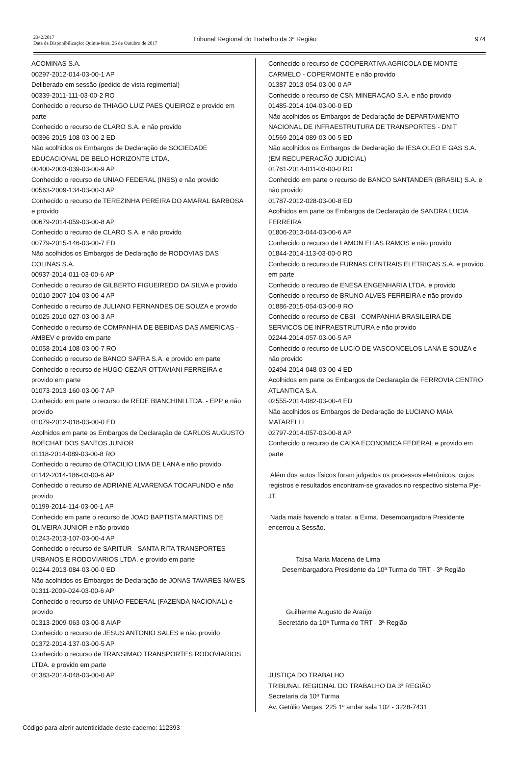2342/2017
Data da Disponibilização: Quinta-feira, 26 de Outubro de 2017
Tribunal Regional do Trabalho da 3ª Região
974
ACOMINAS S.A.
00297-2012-014-03-00-1 AP
Deliberado em sessão (pedido de vista regimental)
00339-2011-111-03-00-2 RO
Conhecido o recurso de THIAGO LUIZ PAES QUEIROZ e provido em parte
Conhecido o recurso de CLARO S.A. e não provido
00396-2015-108-03-00-2 ED
Não acolhidos os Embargos de Declaração de SOCIEDADE EDUCACIONAL DE BELO HORIZONTE LTDA.
00400-2003-039-03-00-9 AP
Conhecido o recurso de UNIAO FEDERAL (INSS) e não provido
00563-2009-134-03-00-3 AP
Conhecido o recurso de TEREZINHA PEREIRA DO AMARAL BARBOSA e provido
00679-2014-059-03-00-8 AP
Conhecido o recurso de CLARO S.A. e não provido
00779-2015-146-03-00-7 ED
Não acolhidos os Embargos de Declaração de RODOVIAS DAS COLINAS S.A.
00937-2014-011-03-00-6 AP
Conhecido o recurso de GILBERTO FIGUEIREDO DA SILVA e provido
01010-2007-104-03-00-4 AP
Conhecido o recurso de JULIANO FERNANDES DE SOUZA e provido
01025-2010-027-03-00-3 AP
Conhecido o recurso de COMPANHIA DE BEBIDAS DAS AMERICAS - AMBEV e provido em parte
01058-2014-108-03-00-7 RO
Conhecido o recurso de BANCO SAFRA S.A. e provido em parte
Conhecido o recurso de HUGO CEZAR OTTAVIANI FERREIRA e provido em parte
01073-2013-160-03-00-7 AP
Conhecido em parte o recurso de REDE BIANCHINI LTDA. - EPP e não provido
01079-2012-018-03-00-0 ED
Acolhidos em parte os Embargos de Declaração de CARLOS AUGUSTO BOECHAT DOS SANTOS JUNIOR
01118-2014-089-03-00-8 RO
Conhecido o recurso de OTACILIO LIMA DE LANA e não provido
01142-2014-186-03-00-6 AP
Conhecido o recurso de ADRIANE ALVARENGA TOCAFUNDO e não provido
01199-2014-114-03-00-1 AP
Conhecido em parte o recurso de JOAO BAPTISTA MARTINS DE OLIVEIRA JUNIOR e não provido
01243-2013-107-03-00-4 AP
Conhecido o recurso de SARITUR - SANTA RITA TRANSPORTES URBANOS E RODOVIARIOS LTDA. e provido em parte
01244-2013-084-03-00-0 ED
Não acolhidos os Embargos de Declaração de JONAS TAVARES NAVES
01311-2009-024-03-00-6 AP
Conhecido o recurso de UNIAO FEDERAL (FAZENDA NACIONAL) e provido
01313-2009-063-03-00-8 AIAP
Conhecido o recurso de JESUS ANTONIO SALES e não provido
01372-2014-137-03-00-5 AP
Conhecido o recurso de TRANSIMAO TRANSPORTES RODOVIARIOS LTDA. e provido em parte
01383-2014-048-03-00-0 AP
Conhecido o recurso de COOPERATIVA AGRICOLA DE MONTE CARMELO - COPERMONTE e não provido
01387-2013-054-03-00-0 AP
Conhecido o recurso de CSN MINERACAO S.A. e não provido
01485-2014-104-03-00-0 ED
Não acolhidos os Embargos de Declaração de DEPARTAMENTO NACIONAL DE INFRAESTRUTURA DE TRANSPORTES - DNIT
01569-2014-089-03-00-5 ED
Não acolhidos os Embargos de Declaração de IESA OLEO E GAS S.A. (EM RECUPERACÃO JUDICIAL)
01761-2014-011-03-00-0 RO
Conhecido em parte o recurso de BANCO SANTANDER (BRASIL) S.A. e não provido
01787-2012-028-03-00-8 ED
Acolhidos em parte os Embargos de Declaração de SANDRA LUCIA FERREIRA
01806-2013-044-03-00-6 AP
Conhecido o recurso de LAMON ELIAS RAMOS e não provido
01844-2014-113-03-00-0 RO
Conhecido o recurso de FURNAS CENTRAIS ELETRICAS S.A. e provido em parte
Conhecido o recurso de ENESA ENGENHARIA LTDA. e provido
Conhecido o recurso de BRUNO ALVES FERREIRA e não provido
01886-2015-054-03-00-9 RO
Conhecido o recurso de CBSI - COMPANHIA BRASILEIRA DE SERVICOS DE INFRAESTRUTURA e não provido
02244-2014-057-03-00-5 AP
Conhecido o recurso de LUCIO DE VASCONCELOS LANA E SOUZA e não provido
02494-2014-048-03-00-4 ED
Acolhidos em parte os Embargos de Declaração de FERROVIA CENTRO ATLANTICA S.A.
02555-2014-082-03-00-4 ED
Não acolhidos os Embargos de Declaração de LUCIANO MAIA MATARELLI
02797-2014-057-03-00-8 AP
Conhecido o recurso de CAIXA ECONOMICA FEDERAL e provido em parte
Além dos autos físicos foram julgados os processos eletrônicos, cujos registros e resultados encontram-se gravados no respectivo sistema Pje-JT.
Nada mais havendo a tratar, a Exma. Desembargadora Presidente encerrou a Sessão.
Taísa Maria Macena de Lima
Desembargadora Presidente da 10ª Turma do TRT - 3ª Região
Guilherme Augusto de Araújo
Secretário da 10ª Turma do TRT - 3ª Região
JUSTIÇA DO TRABALHO
TRIBUNAL REGIONAL DO TRABALHO DA 3ª REGIÃO
Secretaria da 10ª Turma
Av. Getúlio Vargas, 225 1º andar sala 102 - 3228-7431
Código para aferir autenticidade deste caderno: 112393